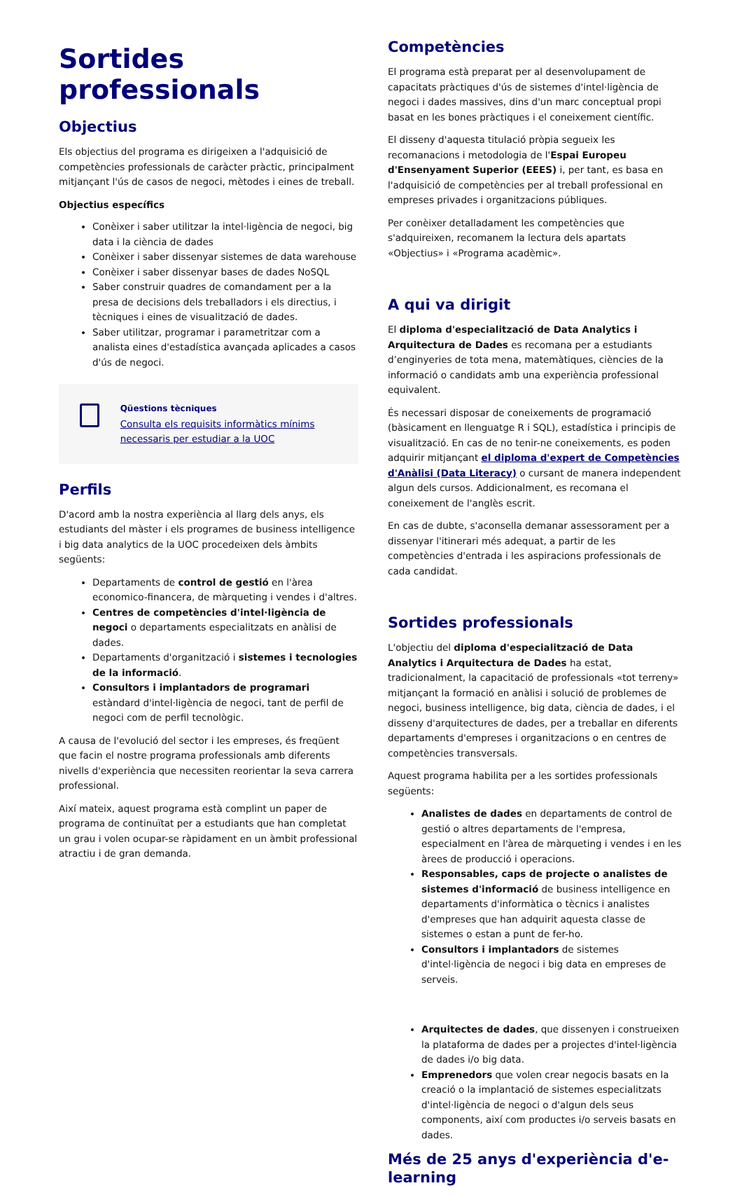Sortides professionals
Objectius
Els objectius del programa es dirigeixen a l'adquisició de competències professionals de caràcter pràctic, principalment mitjançant l'ús de casos de negoci, mètodes i eines de treball.
Objectius específics
Conèixer i saber utilitzar la intel·ligència de negoci, big data i la ciència de dades
Conèixer i saber dissenyar sistemes de data warehouse
Conèixer i saber dissenyar bases de dades NoSQL
Saber construir quadres de comandament per a la presa de decisions dels treballadors i els directius, i tècniques i eines de visualització de dades.
Saber utilitzar, programar i parametritzar com a analista eines d'estadística avançada aplicades a casos d'ús de negoci.
Qüestions tècniques
Consulta els requisits informàtics mínims necessaris per estudiar a la UOC
Perfils
D'acord amb la nostra experiència al llarg dels anys, els estudiants del màster i els programes de business intelligence i big data analytics de la UOC procedeixen dels àmbits següents:
Departaments de control de gestió en l'àrea economico-financera, de màrqueting i vendes i d'altres.
Centres de competències d'intel·ligència de negoci o departaments especialitzats en anàlisi de dades.
Departaments d'organització i sistemes i tecnologies de la informació.
Consultors i implantadors de programari estàndard d'intel·ligència de negoci, tant de perfil de negoci com de perfil tecnològic.
A causa de l'evolució del sector i les empreses, és freqüent que facin el nostre programa professionals amb diferents nivells d'experiència que necessiten reorientar la seva carrera professional.
Així mateix, aquest programa està complint un paper de programa de continuïtat per a estudiants que han completat un grau i volen ocupar-se ràpidament en un àmbit professional atractiu i de gran demanda.
Competències
El programa està preparat per al desenvolupament de capacitats pràctiques d'ús de sistemes d'intel·ligència de negoci i dades massives, dins d'un marc conceptual propi basat en les bones pràctiques i el coneixement científic.
El disseny d'aquesta titulació pròpia segueix les recomanacions i metodologia de l'Espai Europeu d'Ensenyament Superior (EEES) i, per tant, es basa en l'adquisició de competències per al treball professional en empreses privades i organitzacions públiques.
Per conèixer detalladament les competències que s'adquireixen, recomanem la lectura dels apartats «Objectius» i «Programa acadèmic».
A qui va dirigit
El diploma d'especialització de Data Analytics i Arquitectura de Dades es recomana per a estudiants d’enginyeries de tota mena, matemàtiques, ciències de la informació o candidats amb una experiència professional equivalent.
És necessari disposar de coneixements de programació (bàsicament en llenguatge R i SQL), estadística i principis de visualització. En cas de no tenir-ne coneixements, es poden adquirir mitjançant el diploma d'expert de Competències d'Anàlisi (Data Literacy) o cursant de manera independent algun dels cursos. Addicionalment, es recomana el coneixement de l'anglès escrit.
En cas de dubte, s'aconsella demanar assessorament per a dissenyar l'itinerari més adequat, a partir de les competències d'entrada i les aspiracions professionals de cada candidat.
Sortides professionals
L'objectiu del diploma d'especialització de Data Analytics i Arquitectura de Dades ha estat, tradicionalment, la capacitació de professionals «tot terreny» mitjançant la formació en anàlisi i solució de problemes de negoci, business intelligence, big data, ciència de dades, i el disseny d'arquitectures de dades, per a treballar en diferents departaments d'empreses i organitzacions o en centres de competències transversals.
Aquest programa habilita per a les sortides professionals següents:
Analistes de dades en departaments de control de gestió o altres departaments de l'empresa, especialment en l'àrea de màrqueting i vendes i en les àrees de producció i operacions.
Responsables, caps de projecte o analistes de sistemes d'informació de business intelligence en departaments d'informàtica o tècnics i analistes d'empreses que han adquirit aquesta classe de sistemes o estan a punt de fer-ho.
Consultors i implantadors de sistemes d'intel·ligència de negoci i big data en empreses de serveis.
Arquitectes de dades, que dissenyen i construeixen la plataforma de dades per a projectes d'intel·ligència de dades i/o big data.
Emprenedors que volen crear negocis basats en la creació o la implantació de sistemes especialitzats d'intel·ligència de negoci o d'algun dels seus components, així com productes i/o serveis basats en dades.
Més de 25 anys d'experiència d'e-learning